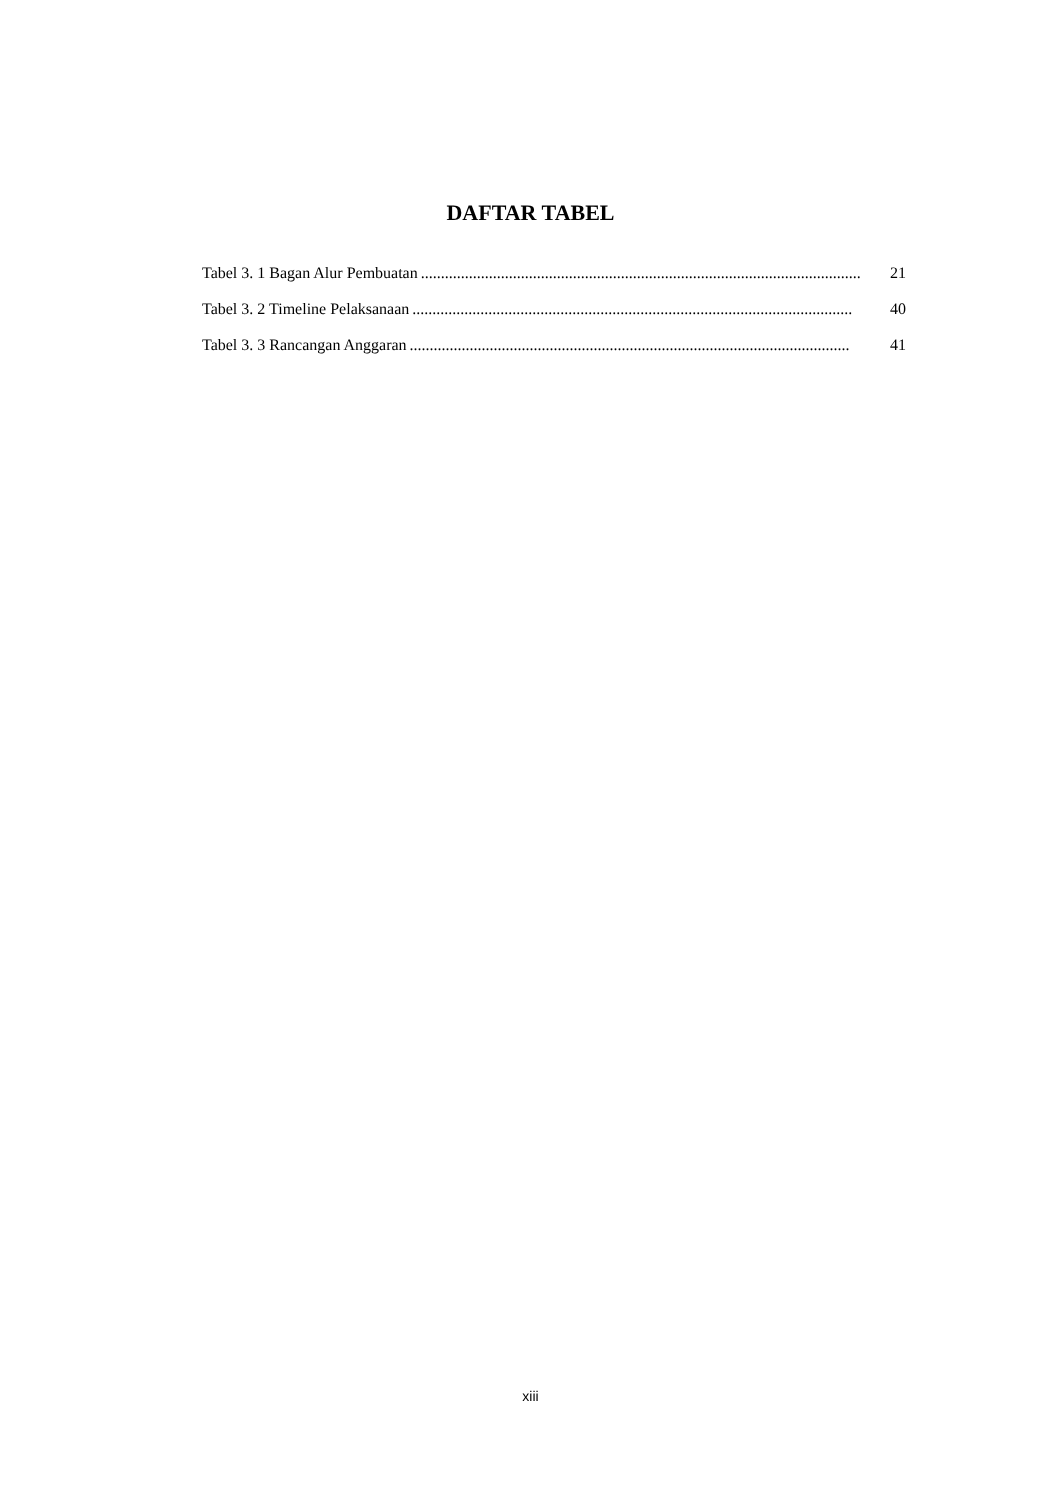DAFTAR TABEL
Tabel 3. 1 Bagan Alur Pembuatan.............................................................................................................. 21
Tabel 3. 2 Timeline Pelaksanaan.............................................................................................................. 40
Tabel 3. 3 Rancangan Anggaran.............................................................................................................. 41
xiii